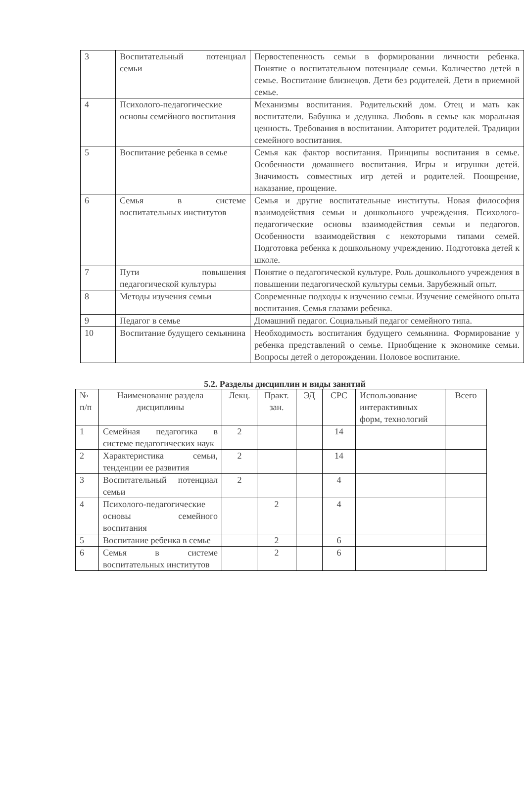| 3 | Воспитательный потенциал семьи | Первостепенность семьи в формировании личности ребенка. Понятие о воспитательном потенциале семьи. Количество детей в семье. Воспитание близнецов. Дети без родителей. Дети в приемной семье. |
| 4 | Психолого-педагогические основы семейного воспитания | Механизмы воспитания. Родительский дом. Отец и мать как воспитатели. Бабушка и дедушка. Любовь в семье как моральная ценность. Требования в воспитании. Авторитет родителей. Традиции семейного воспитания. |
| 5 | Воспитание ребенка в семье | Семья как фактор воспитания. Принципы воспитания в семье. Особенности домашнего воспитания. Игры и игрушки детей. Значимость совместных игр детей и родителей. Поощрение, наказание, прощение. |
| 6 | Семья в системе воспитательных институтов | Семья и другие воспитательные институты. Новая философия взаимодействия семьи и дошкольного учреждения. Психолого-педагогические основы взаимодействия семьи и педагогов. Особенности взаимодействия с некоторыми типами семей. Подготовка ребенка к дошкольному учреждению. Подготовка детей к школе. |
| 7 | Пути повышения педагогической культуры | Понятие о педагогической культуре. Роль дошкольного учреждения в повышении педагогической культуры семьи. Зарубежный опыт. |
| 8 | Методы изучения семьи | Современные подходы к изучению семьи. Изучение семейного опыта воспитания. Семья глазами ребенка. |
| 9 | Педагог в семье | Домашний педагог. Социальный педагог семейного типа. |
| 10 | Воспитание будущего семьянина | Необходимость воспитания будущего семьянина. Формирование у ребенка представлений о семье. Приобщение к экономике семьи. Вопросы детей о деторождении. Половое воспитание. |
5.2. Разделы дисциплин и виды занятий
| № п/п | Наименование раздела дисциплины | Лекц. | Практ. зан. | ЭД | СРС | Использование интерактивных форм, технологий | Всего |
| --- | --- | --- | --- | --- | --- | --- | --- |
| 1 | Семейная педагогика в системе педагогических наук | 2 | | | 14 | | |
| 2 | Характеристика семьи, тенденции ее развития | 2 | | | 14 | | |
| 3 | Воспитательный потенциал семьи | 2 | | | 4 | | |
| 4 | Психолого-педагогические основы семейного воспитания | | 2 | | 4 | | |
| 5 | Воспитание ребенка в семье | | 2 | | 6 | | |
| 6 | Семья в системе воспитательных институтов | | 2 | | 6 | | |